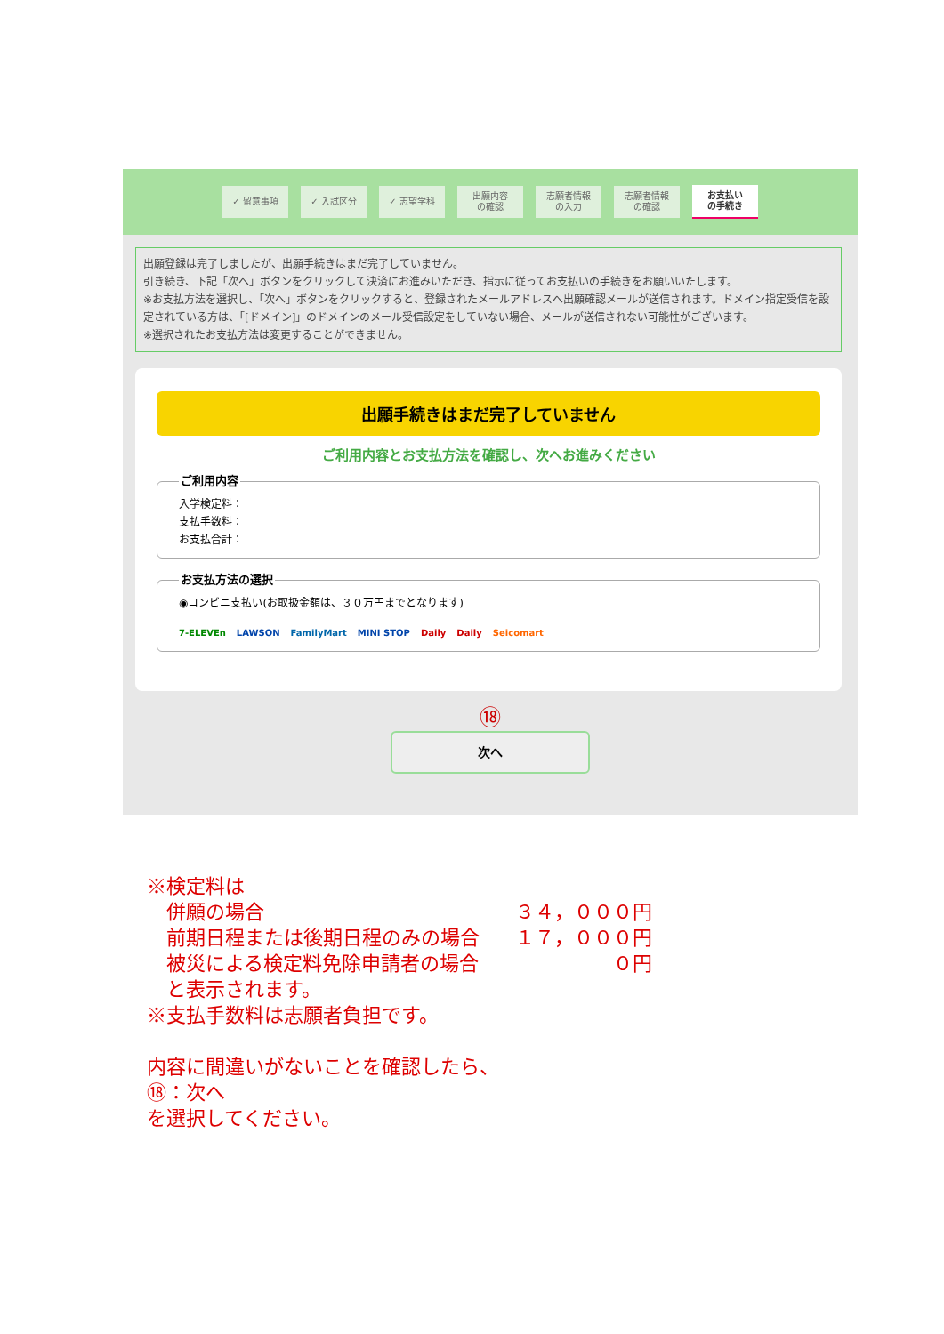✓ 留意事項 ✓ 入試区分 ✓ 志望学科
出願内容
の確認
志願者情報
の入力
志願者情報
の確認
お支払い
の手続き
出願登録は完了しましたが、出願手続きはまだ完了していません。
引き続き、下記「次へ」ボタンをクリックして決済にお進みいただき、指示に従ってお支払いの手続きをお願いいたします。
※お支払方法を選択し、「次へ」ボタンをクリックすると、登録されたメールアドレスへ出願確認メールが送信されます。ドメイン指定受信を設定されている方は、「[ドメイン]」のドメインのメール受信設定をしていない場合、メールが送信されない可能性がございます。
※選択されたお支払方法は変更することができません。
出願手続きはまだ完了していません
ご利用内容とお支払方法を確認し、次へお進みください
ご利用内容入学検定料：
支払手数料：
お支払合計： お支払方法の選択◉コンビニ支払い(お取扱金額は、３０万円までとなります)
7-ELEVEn LAWSON FamilyMart MINI STOP Daily Daily Seicomart
⑱
次へ
| ※検定料は | |
| 併願の場合 | ３４，０００円 |
| 前期日程または後期日程のみの場合 | １７，０００円 |
| 被災による検定料免除申請者の場合 | ０円 |
| と表示されます。 | |
| ※支払手数料は志願者負担です。 | |
内容に間違いがないことを確認したら、
⑱：次へ
を選択してください。